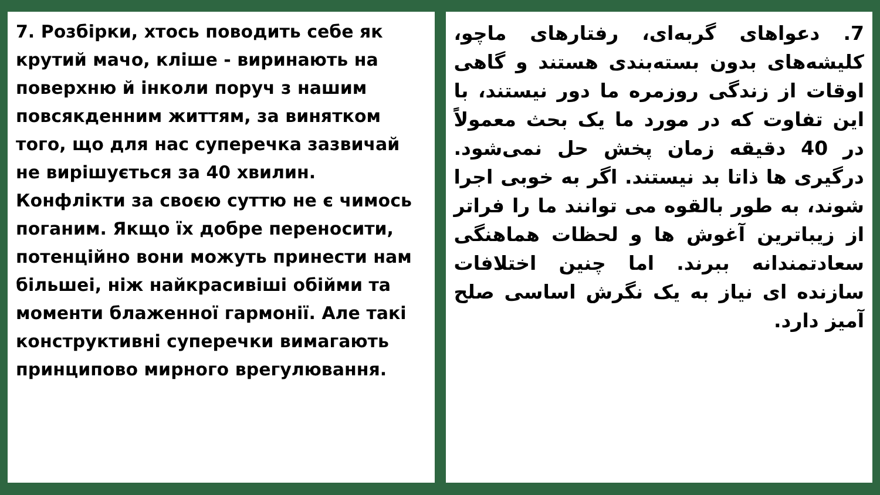7. Розбірки, хтось поводить себе як крутий мачо, кліше - виринають на поверхню й інколи поруч з нашим повсякденним життям, за винятком того, що для нас суперечка зазвичай не вирішується за 40 хвилин. Конфлікти за своєю суттю не є чимось поганим. Якщо їх добре переносити, потенційно вони можуть принести нам більшеі, ніж найкрасивіші обійми та моменти блаженної гармонії. Але такі конструктивні суперечки вимагають принципово мирного врегулювання.
7. دعواهای گربه‌ای، رفتارهای ماچو، کلیشه‌های بدون بسته‌بندی هستند و گاهی اوقات از زندگی روزمره ما دور نیستند، با این تفاوت که در مورد ما یک بحث معمولاً در 40 دقیقه زمان پخش حل نمی‌شود. درگیری ها ذاتا بد نیستند. اگر به خوبی اجرا شوند، به طور بالقوه می توانند ما را فراتر از زیباترین آغوش ها و لحظات هماهنگی سعادتمندانه ببرند. اما چنین اختلافات سازنده ای نیاز به یک نگرش اساسی صلح آمیز دارد.